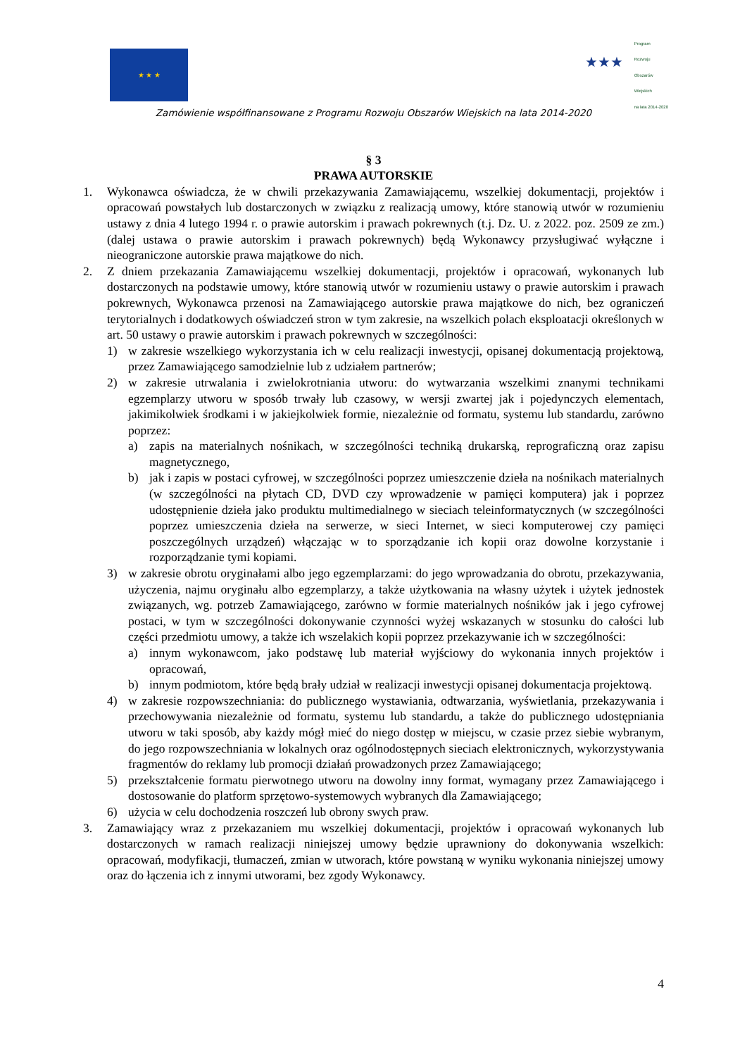★ ★ ★
★★★
Program
Rozwoju
Obszarów
Wiejskich
na lata 2014-2020
Zamówienie współfinansowane z Programu Rozwoju Obszarów Wiejskich na lata 2014-2020
§ 3
PRAWA AUTORSKIE
1. Wykonawca oświadcza, że w chwili przekazywania Zamawiającemu, wszelkiej dokumentacji, projektów i opracowań powstałych lub dostarczonych w związku z realizacją umowy, które stanowią utwór w rozumieniu ustawy z dnia 4 lutego 1994 r. o prawie autorskim i prawach pokrewnych (t.j. Dz. U. z 2022. poz. 2509 ze zm.)(dalej ustawa o prawie autorskim i prawach pokrewnych) będą Wykonawcy przysługiwać wyłączne i nieograniczone autorskie prawa majątkowe do nich.
2. Z dniem przekazania Zamawiającemu wszelkiej dokumentacji, projektów i opracowań, wykonanych lub dostarczonych na podstawie umowy, które stanowią utwór w rozumieniu ustawy o prawie autorskim i prawach pokrewnych, Wykonawca przenosi na Zamawiającego autorskie prawa majątkowe do nich, bez ograniczeń terytorialnych i dodatkowych oświadczeń stron w tym zakresie, na wszelkich polach eksploatacji określonych w art. 50 ustawy o prawie autorskim i prawach pokrewnych w szczególności:
1) w zakresie wszelkiego wykorzystania ich w celu realizacji inwestycji, opisanej dokumentacją projektową, przez Zamawiającego samodzielnie lub z udziałem partnerów;
2) w zakresie utrwalania i zwielokrotniania utworu: do wytwarzania wszelkimi znanymi technikami egzemplarzy utworu w sposób trwały lub czasowy, w wersji zwartej jak i pojedynczych elementach, jakimikolwiek środkami i w jakiejkolwiek formie, niezależnie od formatu, systemu lub standardu, zarówno poprzez:
a) zapis na materialnych nośnikach, w szczególności techniką drukarską, reprograficzną oraz zapisu magnetycznego,
b) jak i zapis w postaci cyfrowej, w szczególności poprzez umieszczenie dzieła na nośnikach materialnych (w szczególności na płytach CD, DVD czy wprowadzenie w pamięci komputera) jak i poprzez udostępnienie dzieła jako produktu multimedialnego w sieciach teleinformatycznych (w szczególności poprzez umieszczenia dzieła na serwerze, w sieci Internet, w sieci komputerowej czy pamięci poszczególnych urządzeń) włączając w to sporządzanie ich kopii oraz dowolne korzystanie i rozporządzanie tymi kopiami.
3) w zakresie obrotu oryginałami albo jego egzemplarzami: do jego wprowadzania do obrotu, przekazywania, użyczenia, najmu oryginału albo egzemplarzy, a także użytkowania na własny użytek i użytek jednostek związanych, wg. potrzeb Zamawiającego, zarówno w formie materialnych nośników jak i jego cyfrowej postaci, w tym w szczególności dokonywanie czynności wyżej wskazanych w stosunku do całości lub części przedmiotu umowy, a także ich wszelakich kopii poprzez przekazywanie ich w szczególności:
a) innym wykonawcom, jako podstawę lub materiał wyjściowy do wykonania innych projektów i opracowań,
b) innym podmiotom, które będą brały udział w realizacji inwestycji opisanej dokumentacja projektową.
4) w zakresie rozpowszechniania: do publicznego wystawiania, odtwarzania, wyświetlania, przekazywania i przechowywania niezależnie od formatu, systemu lub standardu, a także do publicznego udostępniania utworu w taki sposób, aby każdy mógł mieć do niego dostęp w miejscu, w czasie przez siebie wybranym, do jego rozpowszechniania w lokalnych oraz ogólnodostępnych sieciach elektronicznych, wykorzystywania fragmentów do reklamy lub promocji działań prowadzonych przez Zamawiającego;
5) przekształcenie formatu pierwotnego utworu na dowolny inny format, wymagany przez Zamawiającego i dostosowanie do platform sprzętowo-systemowych wybranych dla Zamawiającego;
6) użycia w celu dochodzenia roszczeń lub obrony swych praw.
3. Zamawiający wraz z przekazaniem mu wszelkiej dokumentacji, projektów i opracowań wykonanych lub dostarczonych w ramach realizacji niniejszej umowy będzie uprawniony do dokonywania wszelkich: opracowań, modyfikacji, tłumaczeń, zmian w utworach, które powstaną w wyniku wykonania niniejszej umowy oraz do łączenia ich z innymi utworami, bez zgody Wykonawcy.
4